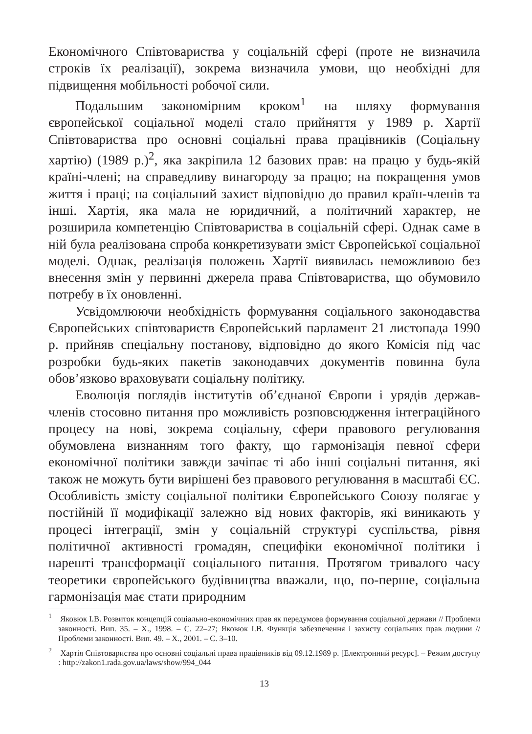Економічного Співтовариства у соціальній сфері (проте не визначила строків їх реалізації), зокрема визначила умови, що необхідні для підвищення мобільності робочої сили.
Подальшим закономірним кроком<sup>1</sup> на шляху формування європейської соціальної моделі стало прийняття у 1989 р. Хартії Співтовариства про основні соціальні права працівників (Соціальну хартію) (1989 р.)<sup>2</sup>, яка закріпила 12 базових прав: на працю у будь-якій країні-члені; на справедливу винагороду за працю; на покращення умов життя і праці; на соціальний захист відповідно до правил країн-членів та інші. Хартія, яка мала не юридичний, а політичний характер, не розширила компетенцію Співтовариства в соціальній сфері. Однак саме в ній була реалізована спроба конкретизувати зміст Європейської соціальної моделі. Однак, реалізація положень Хартії виявилась неможливою без внесення змін у первинні джерела права Співтовариства, що обумовило потребу в їх оновленні.
Усвідомлюючи необхідність формування соціального законодавства Європейських співтовариств Європейський парламент 21 листопада 1990 р. прийняв спеціальну постанову, відповідно до якого Комісія під час розробки будь-яких пакетів законодавчих документів повинна була обов’язково враховувати соціальну політику.
Еволюція поглядів інститутів об’єднаної Європи і урядів держав-членів стосовно питання про можливість розповсюдження інтеграційного процесу на нові, зокрема соціальну, сфери правового регулювання обумовлена визнанням того факту, що гармонізація певної сфери економічної політики завжди зачіпає ті або інші соціальні питання, які також не можуть бути вирішені без правового регулювання в масштабі ЄС. Особливість змісту соціальної політики Європейського Союзу полягає у постійній її модифікації залежно від нових факторів, які виникають у процесі інтеграції, змін у соціальній структурі суспільства, рівня політичної активності громадян, специфіки економічної політики і нарешті трансформації соціального питання. Протягом тривалого часу теоретики європейського будівництва вважали, що, по-перше, соціальна гармонізація має стати природним
<sup>1</sup> Яковюк І.В. Розвиток концепцій соціально-економічних прав як передумова формування соціальної держави // Проблеми законності. Вип. 35. – Х., 1998. – С. 22–27; Яковюк І.В. Функція забезпечення і захисту соціальних прав людини // Проблеми законності. Вип. 49. – Х., 2001. – С. 3–10.
<sup>2</sup> Хартія Співтовариства про основні соціальні права працівників від 09.12.1989 р. [Електронний ресурс]. – Режим доступу : http://zakon1.rada.gov.ua/laws/show/994_044
13